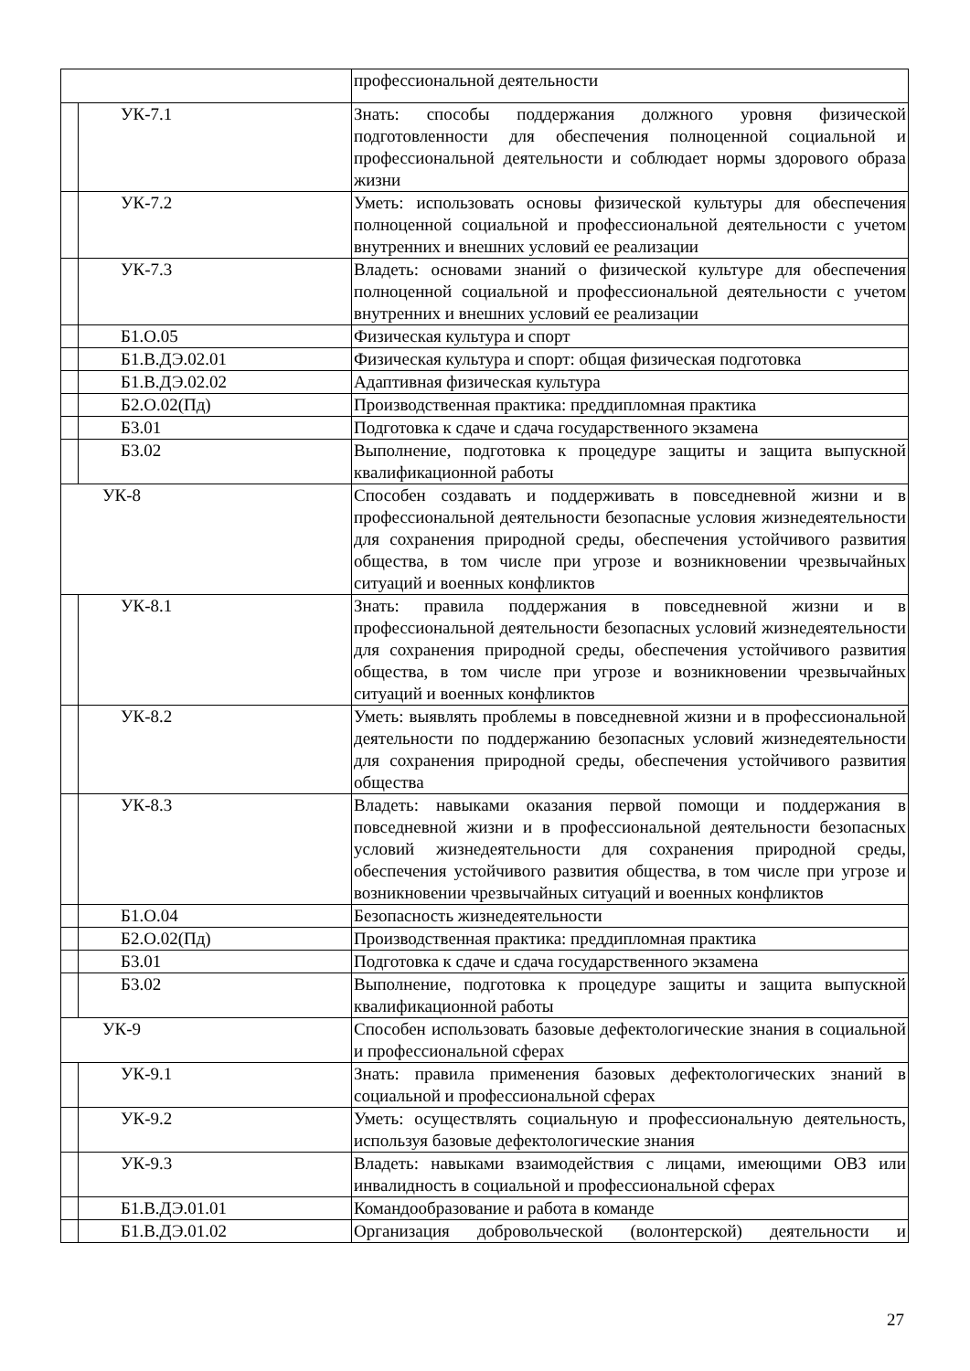| | | профессиональной деятельности |
| | УК-7.1 | Знать: способы поддержания должного уровня физической подготовленности для обеспечения полноценной социальной и профессиональной деятельности и соблюдает нормы здорового образа жизни |
| | УК-7.2 | Уметь: использовать основы физической культуры для обеспечения полноценной социальной и профессиональной деятельности с учетом внутренних и внешних условий ее реализации |
| | УК-7.3 | Владеть: основами знаний о физической культуре для обеспечения полноценной социальной и профессиональной деятельности с учетом внутренних и внешних условий ее реализации |
| | Б1.О.05 | Физическая культура и спорт |
| | Б1.В.ДЭ.02.01 | Физическая культура и спорт: общая физическая подготовка |
| | Б1.В.ДЭ.02.02 | Адаптивная физическая культура |
| | Б2.О.02(Пд) | Производственная практика: преддипломная практика |
| | Б3.01 | Подготовка к сдаче и сдача государственного экзамена |
| | Б3.02 | Выполнение, подготовка к процедуре защиты и защита выпускной квалификационной работы |
| УК-8 | | Способен создавать и поддерживать в повседневной жизни и в профессиональной деятельности безопасные условия жизнедеятельности для сохранения природной среды, обеспечения устойчивого развития общества, в том числе при угрозе и возникновении чрезвычайных ситуаций и военных конфликтов |
| | УК-8.1 | Знать: правила поддержания в повседневной жизни и в профессиональной деятельности безопасных условий жизнедеятельности для сохранения природной среды, обеспечения устойчивого развития общества, в том числе при угрозе и возникновении чрезвычайных ситуаций и военных конфликтов |
| | УК-8.2 | Уметь: выявлять проблемы в повседневной жизни и в профессиональной деятельности по поддержанию безопасных условий жизнедеятельности для сохранения природной среды, обеспечения устойчивого развития общества |
| | УК-8.3 | Владеть: навыками оказания первой помощи и поддержания в повседневной жизни и в профессиональной деятельности безопасных условий жизнедеятельности для сохранения природной среды, обеспечения устойчивого развития общества, в том числе при угрозе и возникновении чрезвычайных ситуаций и военных конфликтов |
| | Б1.О.04 | Безопасность жизнедеятельности |
| | Б2.О.02(Пд) | Производственная практика: преддипломная практика |
| | Б3.01 | Подготовка к сдаче и сдача государственного экзамена |
| | Б3.02 | Выполнение, подготовка к процедуре защиты и защита выпускной квалификационной работы |
| УК-9 | | Способен использовать базовые дефектологические знания в социальной и профессиональной сферах |
| | УК-9.1 | Знать: правила применения базовых дефектологических знаний в социальной и профессиональной сферах |
| | УК-9.2 | Уметь: осуществлять социальную и профессиональную деятельность, используя базовые дефектологические знания |
| | УК-9.3 | Владеть: навыками взаимодействия с лицами, имеющими ОВЗ или инвалидность в социальной и профессиональной сферах |
| | Б1.В.ДЭ.01.01 | Командообразование и работа в команде |
| | Б1.В.ДЭ.01.02 | Организация добровольческой (волонтерской) деятельности и |
27